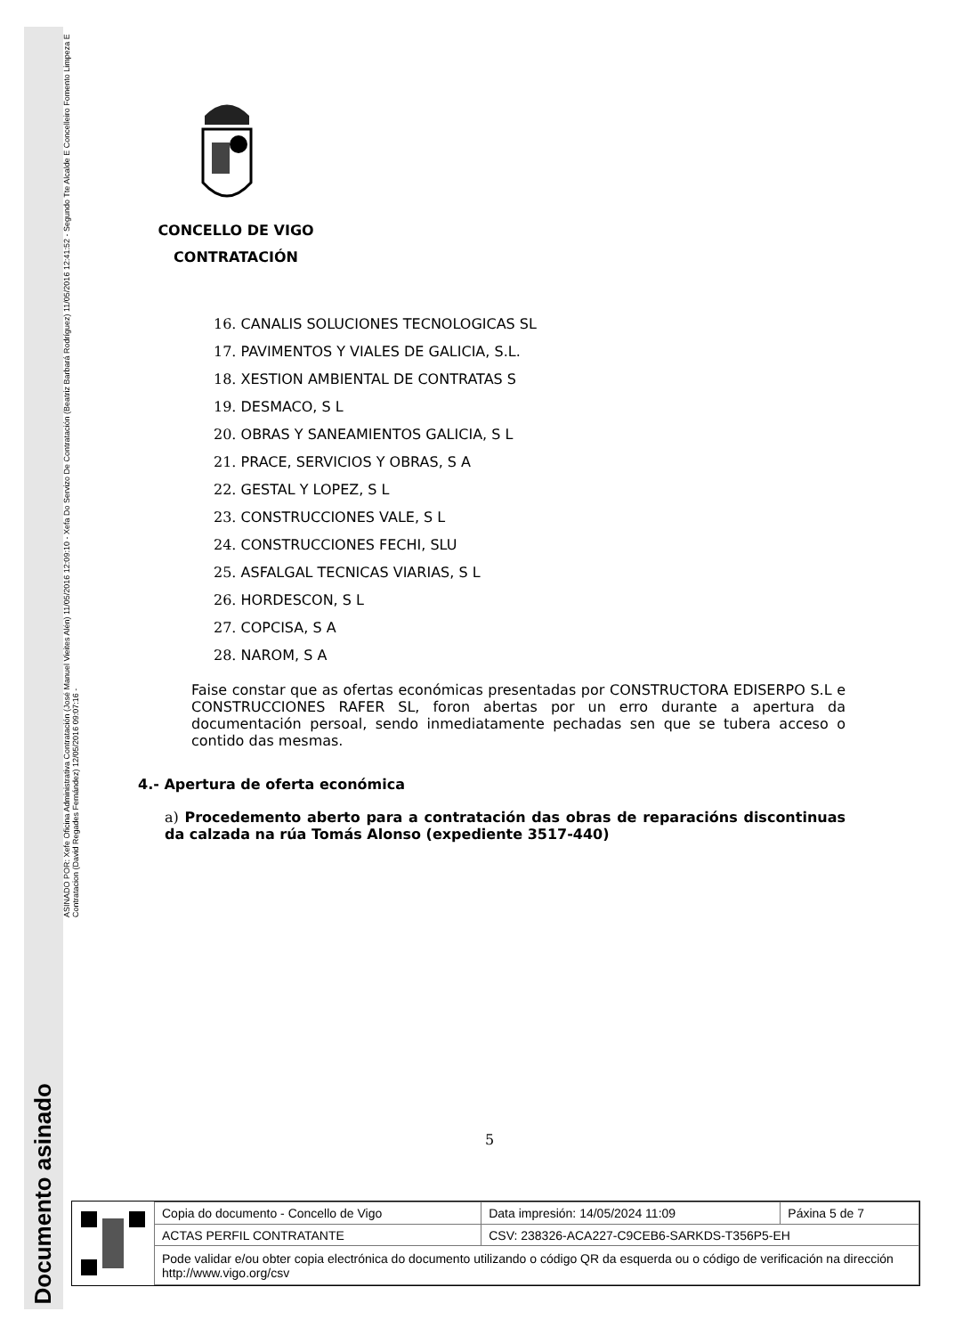Documento asinado
ASINADO POR: Xefe Oficina Administrativa Contratación (José Manuel Vieites Alén) 11/05/2016 12:09:10 - Xefa Do Servizo De Contratación (Beatriz Barbará Rodríguez) 11/05/2016 12:41:52 - Segundo Tte Alcalde E Concelleiro Fomento Limpeza E Contratacion (David Regades Fernández) 12/05/2016 09:07:16 -
CONCELLO DE VIGO
CONTRATACIÓN
16. CANALIS SOLUCIONES TECNOLOGICAS SL
17. PAVIMENTOS Y VIALES DE GALICIA, S.L.
18. XESTION AMBIENTAL DE CONTRATAS S
19. DESMACO, S L
20. OBRAS Y SANEAMIENTOS GALICIA, S L
21. PRACE, SERVICIOS Y OBRAS, S A
22. GESTAL Y LOPEZ, S L
23. CONSTRUCCIONES VALE, S L
24. CONSTRUCCIONES FECHI, SLU
25. ASFALGAL TECNICAS VIARIAS, S L
26. HORDESCON, S L
27. COPCISA, S A
28. NAROM, S A
Faise constar que as ofertas económicas presentadas por CONSTRUCTORA EDISERPO S.L e CONSTRUCCIONES RAFER SL, foron abertas por un erro durante a apertura da documentación persoal, sendo inmediatamente pechadas sen que se tubera acceso o contido das mesmas.
4.- Apertura de oferta económica
a) Procedemento aberto para a contratación das obras de reparacións discontinuas da calzada na rúa Tomás Alonso (expediente 3517-440)
5
| Copia do documento - Concello de Vigo | Data impresión: 14/05/2024 11:09 | Páxina 5 de 7 |
| ACTAS PERFIL CONTRATANTE | CSV: 238326-ACA227-C9CEB6-SARKDS-T356P5-EH | |
| Pode validar e/ou obter copia electrónica do documento utilizando o código QR da esquerda ou o código de verificación na dirección http://www.vigo.org/csv | | |